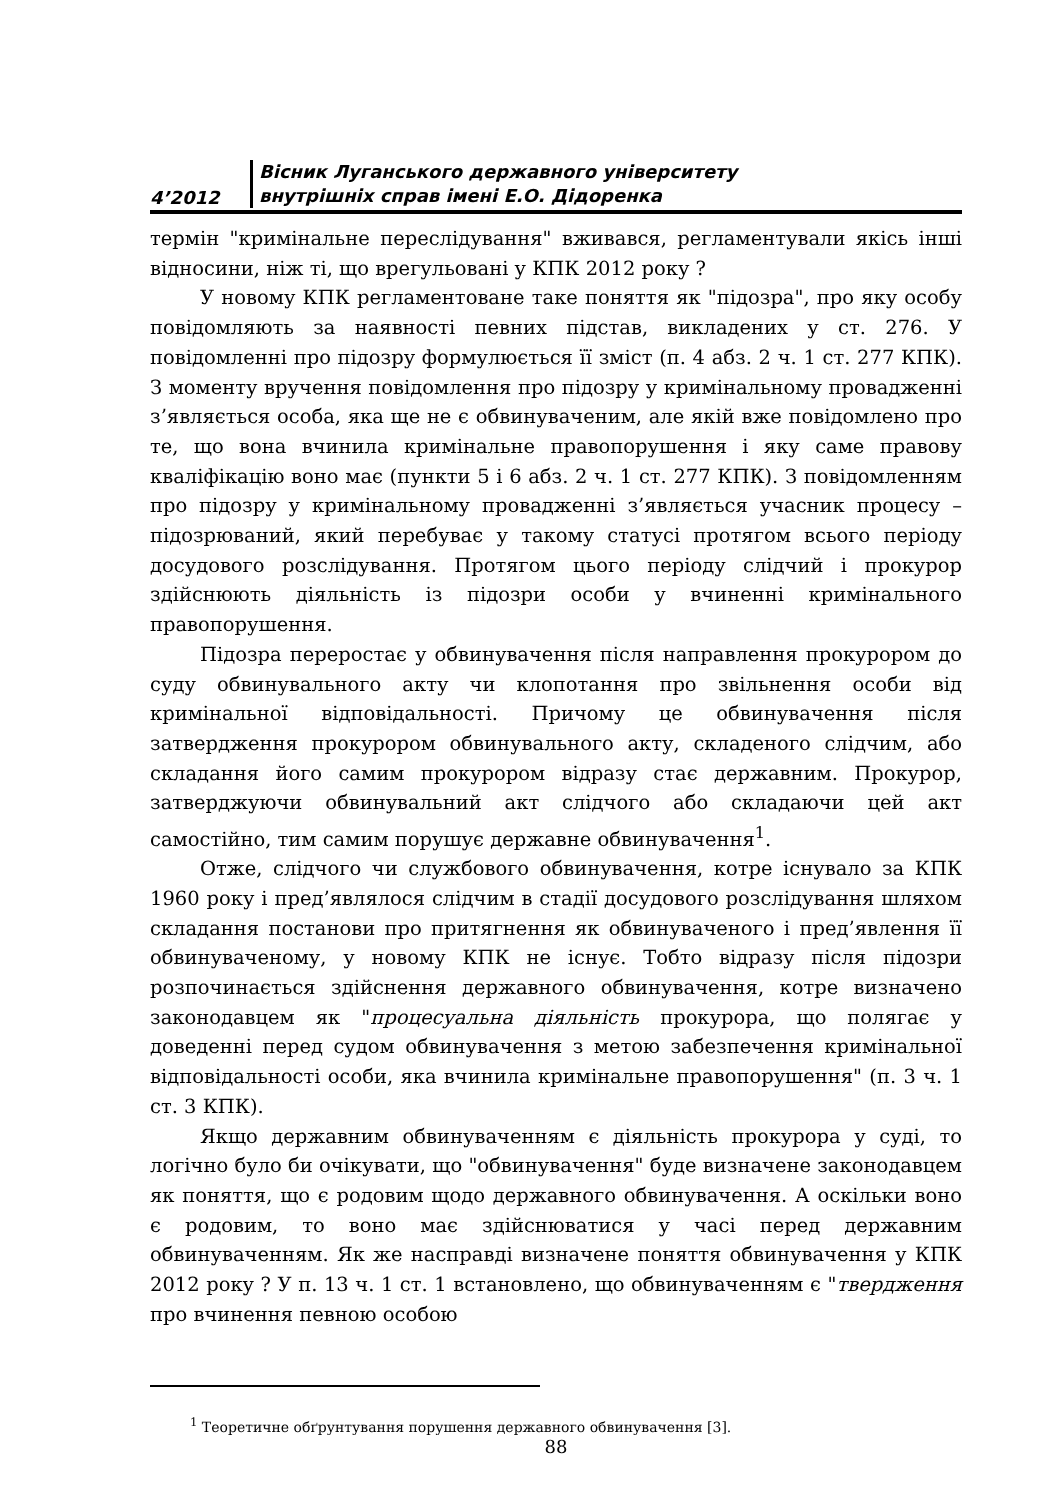4’2012
Вісник Луганського державного університету
внутрішніх справ імені Е.О. Дідоренка
термін "кримінальне переслідування" вживався, регламентували якісь інші відносини, ніж ті, що врегульовані у КПК 2012 року ?
У новому КПК регламентоване таке поняття як "підозра", про яку особу повідомляють за наявності певних підстав, викладених у ст. 276. У повідомленні про підозру формулюється її зміст (п. 4 абз. 2 ч. 1 ст. 277 КПК). З моменту вручення повідомлення про підозру у кримінальному провадженні з’являється особа, яка ще не є обвинуваченим, але якій вже повідомлено про те, що вона вчинила кримінальне правопорушення і яку саме правову кваліфікацію воно має (пункти 5 і 6 абз. 2 ч. 1 ст. 277 КПК). З повідомленням про підозру у кримінальному провадженні з’являється учасник процесу – підозрюваний, який перебуває у такому статусі протягом всього періоду досудового розслідування. Протягом цього періоду слідчий і прокурор здійснюють діяльність із підозри особи у вчиненні кримінального правопорушення.
Підозра переростає у обвинувачення після направлення прокурором до суду обвинувального акту чи клопотання про звільнення особи від кримінальної відповідальності. Причому це обвинувачення після затвердження прокурором обвинувального акту, складеного слідчим, або складання його самим прокурором відразу стає державним. Прокурор, затверджуючи обвинувальний акт слідчого або складаючи цей акт самостійно, тим самим порушує державне обвинувачення<sup>1</sup>.
Отже, слідчого чи службового обвинувачення, котре існувало за КПК 1960 року і пред’являлося слідчим в стадії досудового розслідування шляхом складання постанови про притягнення як обвинуваченого і пред’явлення її обвинуваченому, у новому КПК не існує. Тобто відразу після підозри розпочинається здійснення державного обвинувачення, котре визначено законодавцем як "процесуальна діяльність прокурора, що полягає у доведенні перед судом обвинувачення з метою забезпечення кримінальної відповідальності особи, яка вчинила кримінальне правопорушення" (п. 3 ч. 1 ст. 3 КПК).
Якщо державним обвинуваченням є діяльність прокурора у суді, то логічно було би очікувати, що "обвинувачення" буде визначене законодавцем як поняття, що є родовим щодо державного обвинувачення. А оскільки воно є родовим, то воно має здійснюватися у часі перед державним обвинуваченням. Як же насправді визначене поняття обвинувачення у КПК 2012 року ? У п. 13 ч. 1 ст. 1 встановлено, що обвинуваченням є "твердження про вчинення певною особою
<sup>1</sup> Теоретичне обґрунтування порушення державного обвинувачення [3].
88